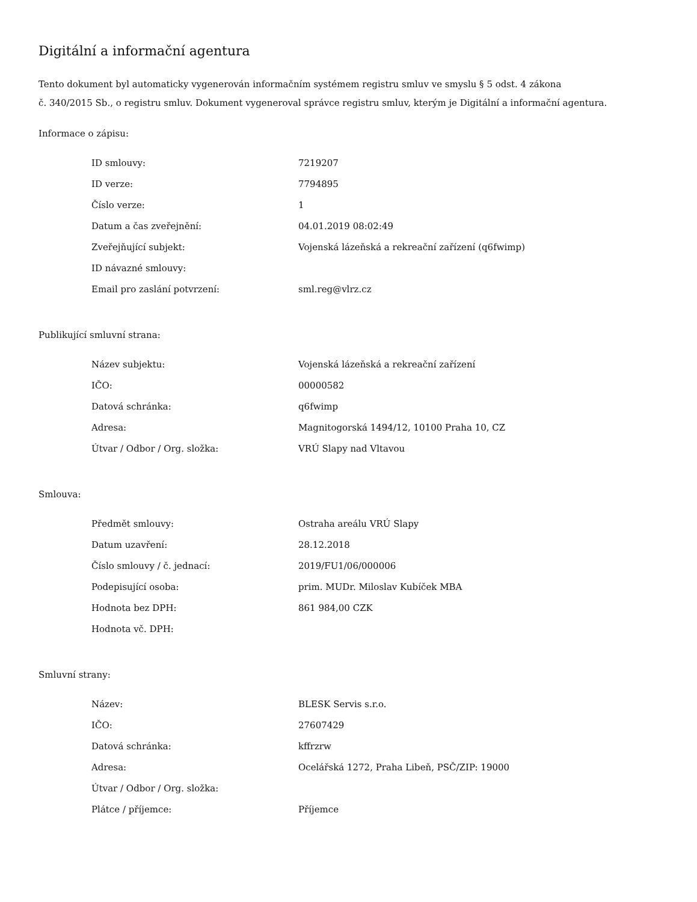Digitální a informační agentura
Tento dokument byl automaticky vygenerován informačním systémem registru smluv ve smyslu § 5 odst. 4 zákona
č. 340/2015 Sb., o registru smluv. Dokument vygeneroval správce registru smluv, kterým je Digitální a informační agentura.
Informace o zápisu:
| ID smlouvy: | 7219207 |
| ID verze: | 7794895 |
| Číslo verze: | 1 |
| Datum a čas zveřejnění: | 04.01.2019 08:02:49 |
| Zveřejňující subjekt: | Vojenská lázeňská a rekreační zařízení (q6fwimp) |
| ID návazné smlouvy: | |
| Email pro zaslání potvrzení: | sml.reg@vlrz.cz |
Publikující smluvní strana:
| Název subjektu: | Vojenská lázeňská a rekreační zařízení |
| IČO: | 00000582 |
| Datová schránka: | q6fwimp |
| Adresa: | Magnitogorská 1494/12, 10100 Praha 10, CZ |
| Útvar / Odbor / Org. složka: | VRÚ Slapy nad Vltavou |
Smlouva:
| Předmět smlouvy: | Ostraha areálu VRÚ Slapy |
| Datum uzavření: | 28.12.2018 |
| Číslo smlouvy / č. jednací: | 2019/FU1/06/000006 |
| Podepisující osoba: | prim. MUDr. Miloslav Kubíček MBA |
| Hodnota bez DPH: | 861 984,00 CZK |
| Hodnota vč. DPH: | |
Smluvní strany:
| Název: | BLESK Servis s.r.o. |
| IČO: | 27607429 |
| Datová schránka: | kffrzrw |
| Adresa: | Ocelářská 1272, Praha Libeň, PSČ/ZIP: 19000 |
| Útvar / Odbor / Org. složka: | |
| Plátce / příjemce: | Příjemce |